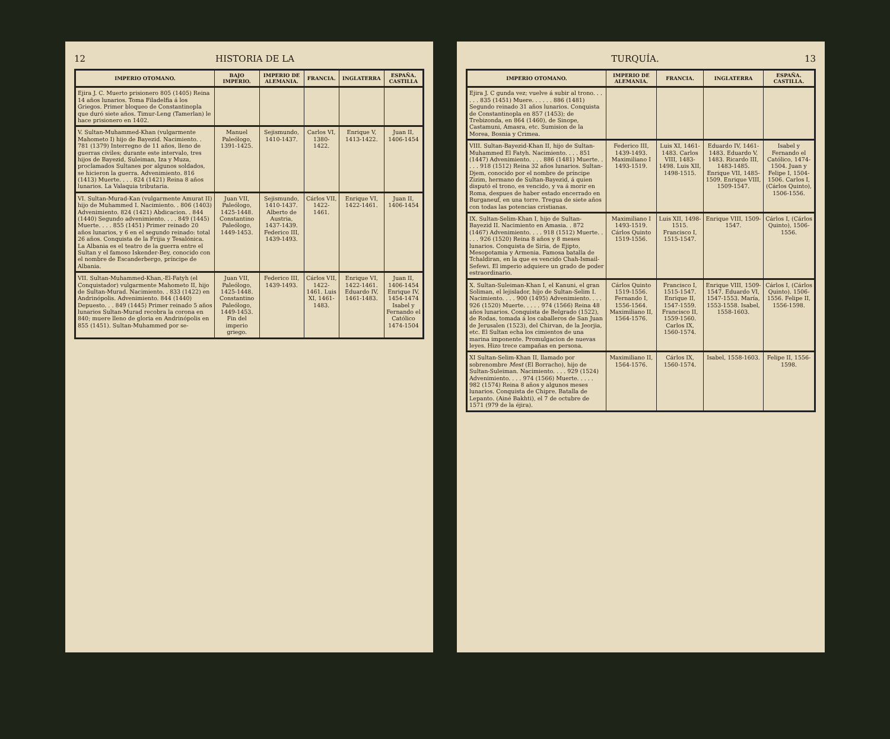12 HISTORIA DE LA
| IMPERIO OTOMANO. | BAJO IMPERIO. | IMPERIO DE ALEMANIA. | FRANCIA. | INGLATERRA | ESPAÑA. CASTILLA |
| --- | --- | --- | --- | --- | --- |
| Ejira J. C. Muerto prisionero 805 (1405) Reina 14 años lunarios. Toma Filadelfia á los Griegos. Primer bloqueo de Constantinopla que duró siete años. Timur-Leng (Tamerlan) le hace prisionero en 1402. | | | | | |
| V. Sultan-Muhammed-Khan (vulgarmente Mahometo I) hijo de Bayezid. Nacimiento. . 781 (1379) Interregno de 11 años, lleno de guerras civiles; durante este intervalo, tres hijos de Bayezid, Suleiman, Iza y Muza, proclamados Sultanes por algunos soldados, se hicieron la guerra. Advenimiento. 816 (1413) Muerte. . . . 824 (1421) Reina 8 años lunarios. La Valaquia tributaria. | Manuel Paleólogo, 1391-1425. | Sejismundo, 1410-1437. | Carlos VI, 1380-1422. | Enrique V, 1413-1422. | Juan II, 1406-1454 |
| VI. Sultan-Murad-Kan (vulgarmente Amurat II) hijo de Muhammed I. Nacimiento. . 806 (1403) Advenimiento. 824 (1421) Abdicacion. . 844 (1440) Segundo advenimiento. . . . 849 (1445) Muerte. . . . 855 (1451) Primer reinado 20 años lunarios, y 6 en el segundo reinado: total 26 años. Conquista de la Frijia y Tesalónica. La Albania es el teatro de la guerra entre el Sultan y el famoso Iskender-Bey, conocido con el nombre de Escanderbergo, príncipe de Albania. | Juan VII, Paleólogo, 1425-1448. Constantino Paleólogo, 1449-1453. | Sejismundo, 1410-1437. Alberto de Austria, 1437-1439. Federico III, 1439-1493. | Cárlos VII, 1422-1461. | Enrique VI, 1422-1461. | Juan II, 1406-1454 |
| VII. Sultan-Muhammed-Khan,-El-Fatyh (el Conquistador) vulgarmente Mahometo II, hijo de Sultan-Murad. Nacimiento. . 833 (1422) en Andrinópolis. Advenimiento. 844 (1440) Depuesto. . . 849 (1445) Primer reinado 5 años lunarios Sultan-Murad recobra la corona en 840; muere lleno de gloria en Andrinópolis en 855 (1451). Sultan-Muhammed por se- | Juan VII, Paleólogo, 1425-1448. Constantino Paleólogo, 1449-1453. Fin del imperio griego. | Federico III, 1439-1493. | Cárlos VII, 1422-1461. Luis XI, 1461-1483. | Enrique VI, 1422-1461. Eduardo IV, 1461-1483. | Juan II, 1406-1454 Enrique IV, 1454-1474 Isabel y Fernando el Católico 1474-1504 |
TURQUÍA. 13
| IMPERIO OTOMANO. | IMPERIO DE ALEMANIA. | FRANCIA. | INGLATERRA | ESPAÑA. CASTILLA. |
| --- | --- | --- | --- | --- |
| Ejira J. C gunda vez; vuelve á subir al trono. . . . . . 835 (1451) Muere. . . . . . 886 (1481) Segundo reinado 31 años lunarios. Conquista de Constantinopla en 857 (1453); de Trebizonda, en 864 (1460), de Sinope, Castamuni, Amasra, etc. Sumision de la Morea, Bosnia y Crimea. | | | | |
| VIII. Sultan-Bayezid-Khan II, hijo de Sultan-Muhammed El Fatyh. Nacimiento. . . . 851 (1447) Advenimiento. . . . 886 (1481) Muerte. . . . . 918 (1512) Reina 32 años lunarios. Sultan-Djem, conocido por el nombre de príncipe Zizim, hermano de Sultan-Bayezid, á quien disputó el trono, es vencido, y va á morir en Roma, despues de haber estado encerrado en Burganeuf, en una torre. Tregua de siete años con todas las potencias cristianas. | Federico III, 1439-1493. Maximiliano I 1493-1519. | Luis XI, 1461-1483. Carlos VIII, 1483-1498. Luis XII, 1498-1515. | Eduardo IV, 1461-1483. Eduardo V, 1483. Ricardo III, 1483-1485. Enrique VII, 1485-1509. Enrique VIII, 1509-1547. | Isabel y Fernando el Católico, 1474-1504. Juan y Felipe I, 1504-1506. Carlos I, (Cárlos Quinto), 1506-1556. |
| IX. Sultan-Selim-Khan I, hijo de Sultan-Bayezid II. Nacimiento en Amasia. . 872 (1467) Advenimiento. . . . 918 (1512) Muerte. . . . . 926 (1520) Reina 8 años y 8 meses lunarios. Conquista de Siria, de Ejipto, Mesopotamia y Armenia. Famosa batalla de Tchaldiran, en la que es vencido Chah-Ismail-Sefewi. El imperio adquiere un grado de poder estraordinario. | Maximiliano I 1493-1519. Cárlos Quinto 1519-1556. | Luis XII, 1498-1515. Francisco I, 1515-1547. | Enrique VIII, 1509-1547. | Cárlos I, (Cárlos Quinto), 1506-1556. |
| X. Sultan-Suleiman-Khan I, el Kanuni, el gran Soliman, el lejislador, hijo de Sultan-Selim I. Nacimiento. . . . 900 (1495) Advenimiento. . . . 926 (1520) Muerte. . . . . 974 (1566) Reina 48 años lunarios. Conquista de Belgrado (1522), de Rodas, tomada á los caballeros de San Juan de Jerusalen (1523), del Chirvan, de la Jeorjia, etc. El Sultan echa los cimientos de una marina imponente. Promulgacion de nuevas leyes. Hizo trece campañas en persona. | Cárlos Quinto 1519-1556. Fernando I, 1556-1564. Maximiliano II, 1564-1576. | Francisco I, 1515-1547. Enrique II, 1547-1559. Francisco II, 1559-1560. Carlos IX, 1560-1574. | Enrique VIII, 1509-1547. Eduardo VI, 1547-1553. María, 1553-1558. Isabel, 1558-1603. | Cárlos I, (Cárlos Quinto). 1506-1556. Felipe II, 1556-1598. |
| XI Sultan-Selim-Khan II, llamado por sobrenombre Mest (El Borracho), hijo de Sultan-Suleiman. Nacimiento. . . . 929 (1524) Advenimiento. . . . 974 (1566) Muerte. . . . . 982 (1574) Reina 8 años y algunos meses lunarios. Conquista de Chipre. Batalla de Lepanto. (Ainé Bakhti), el 7 de octubre de 1571 (979 de la éjira). | Maximiliano II, 1564-1576. | Cárlos IX, 1560-1574. | Isabel, 1558-1603. | Felipe II, 1556-1598. |